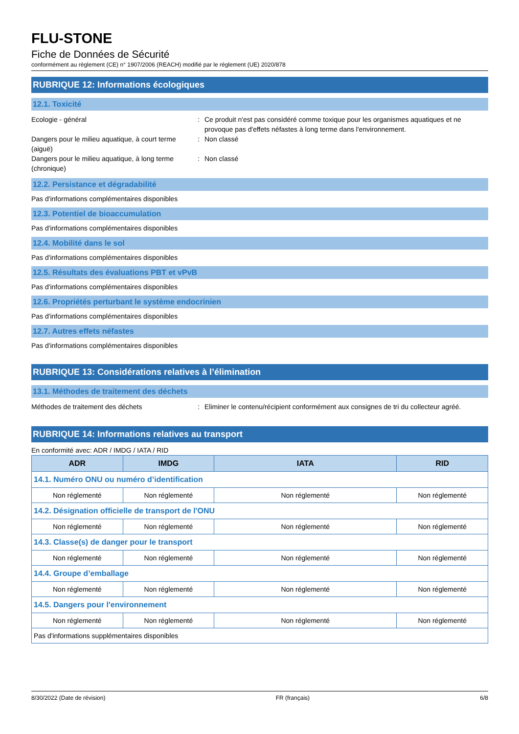FLU-STONE
Fiche de Données de Sécurité
conformément au règlement (CE) n° 1907/2006 (REACH) modifié par le règlement (UE) 2020/878
RUBRIQUE 12: Informations écologiques
12.1. Toxicité
Ecologie - général : Ce produit n'est pas considéré comme toxique pour les organismes aquatiques et ne provoque pas d'effets néfastes à long terme dans l'environnement.
Dangers pour le milieu aquatique, à court terme (aiguë)
: Non classé
Dangers pour le milieu aquatique, à long terme (chronique)
: Non classé
12.2. Persistance et dégradabilité
Pas d'informations complémentaires disponibles
12.3. Potentiel de bioaccumulation
Pas d'informations complémentaires disponibles
12.4. Mobilité dans le sol
Pas d'informations complémentaires disponibles
12.5. Résultats des évaluations PBT et vPvB
Pas d'informations complémentaires disponibles
12.6. Propriétés perturbant le système endocrinien
Pas d'informations complémentaires disponibles
12.7. Autres effets néfastes
Pas d'informations complémentaires disponibles
RUBRIQUE 13: Considérations relatives à l’élimination
13.1. Méthodes de traitement des déchets
Méthodes de traitement des déchets : Eliminer le contenu/récipient conformément aux consignes de tri du collecteur agréé.
RUBRIQUE 14: Informations relatives au transport
En conformité avec: ADR / IMDG / IATA / RID
| ADR | IMDG | IATA | RID |
| --- | --- | --- | --- |
| 14.1. Numéro ONU ou numéro d’identification | | | |
| Non réglementé | Non réglementé | Non réglementé | Non réglementé |
| 14.2. Désignation officielle de transport de l'ONU | | | |
| Non réglementé | Non réglementé | Non réglementé | Non réglementé |
| 14.3. Classe(s) de danger pour le transport | | | |
| Non réglementé | Non réglementé | Non réglementé | Non réglementé |
| 14.4. Groupe d’emballage | | | |
| Non réglementé | Non réglementé | Non réglementé | Non réglementé |
| 14.5. Dangers pour l'environnement | | | |
| Non réglementé | Non réglementé | Non réglementé | Non réglementé |
| Pas d'informations supplémentaires disponibles | | | |
8/30/2022 (Date de révision) FR (français) 6/8